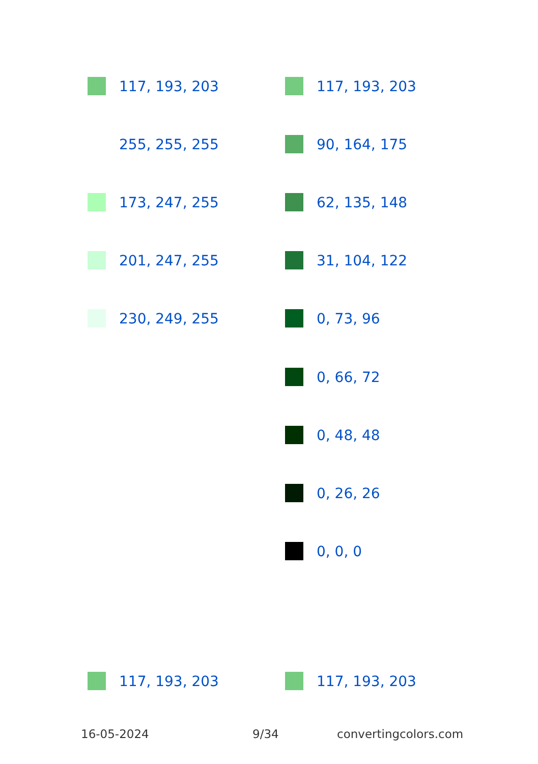117, 193, 203
255, 255, 255
173, 247, 255
201, 247, 255
230, 249, 255
117, 193, 203
90, 164, 175
62, 135, 148
31, 104, 122
0, 73, 96
0, 66, 72
0, 48, 48
0, 26, 26
0, 0, 0
117, 193, 203 117, 193, 203
16-05-2024 9/34 convertingcolors.com